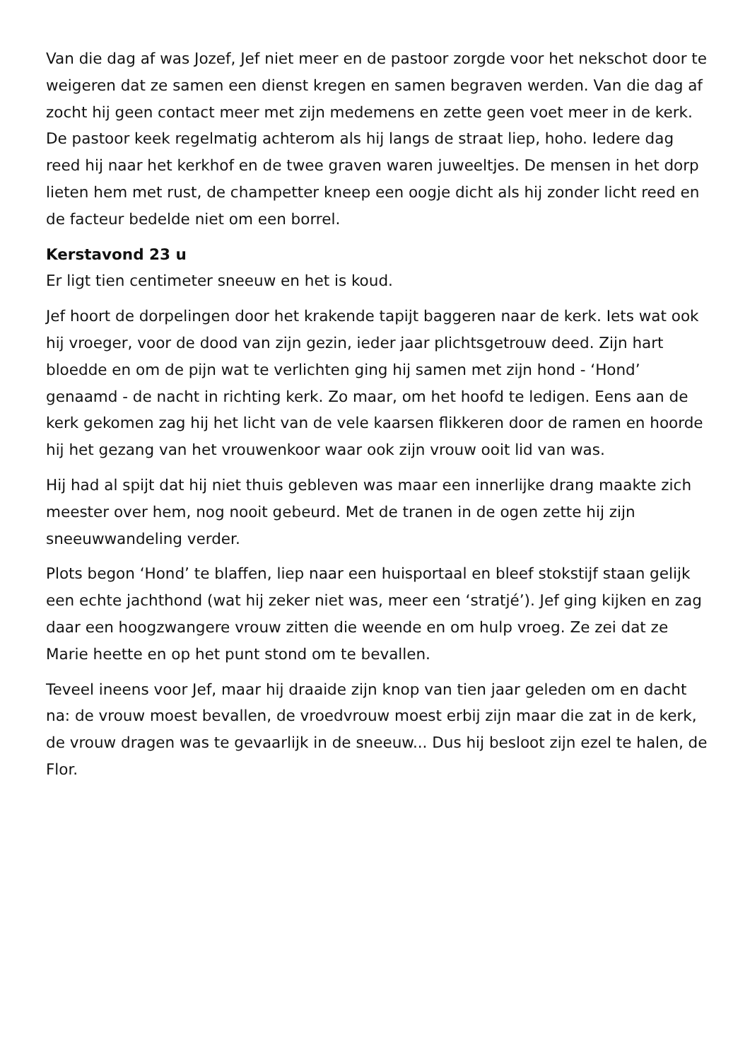Van die dag af was Jozef, Jef niet meer en de pastoor zorgde voor het nekschot door te weigeren dat ze samen een dienst kregen en samen begraven werden. Van die dag af zocht hij geen contact meer met zijn medemens en zette geen voet meer in de kerk. De pastoor keek regelmatig achterom als hij langs de straat liep, hoho. Iedere dag reed hij naar het kerkhof en de twee graven waren juweeltjes. De mensen in het dorp lieten hem met rust, de champetter kneep een oogje dicht als hij zonder licht reed en de facteur bedelde niet om een borrel.
Kerstavond 23 u
Er ligt tien centimeter sneeuw en het is koud.
Jef hoort de dorpelingen door het krakende tapijt baggeren naar de kerk. Iets wat ook hij vroeger, voor de dood van zijn gezin, ieder jaar plichtsgetrouw deed. Zijn hart bloedde en om de pijn wat te verlichten ging hij samen met zijn hond - ‘Hond’ genaamd - de nacht in richting kerk. Zo maar, om het hoofd te ledigen. Eens aan de kerk gekomen zag hij het licht van de vele kaarsen flikkeren door de ramen en hoorde hij het gezang van het vrouwenkoor waar ook zijn vrouw ooit lid van was.
Hij had al spijt dat hij niet thuis gebleven was maar een innerlijke drang maakte zich meester over hem, nog nooit gebeurd. Met de tranen in de ogen zette hij zijn sneeuwwandeling verder.
Plots begon ‘Hond’ te blaffen, liep naar een huisportaal en bleef stokstijf staan gelijk een echte jachthond (wat hij zeker niet was, meer een ‘stratjé’). Jef ging kijken en zag daar een hoogzwangere vrouw zitten die weende en om hulp vroeg. Ze zei dat ze Marie heette en op het punt stond om te bevallen.
Teveel ineens voor Jef, maar hij draaide zijn knop van tien jaar geleden om en dacht na: de vrouw moest bevallen, de vroedvrouw moest erbij zijn maar die zat in de kerk, de vrouw dragen was te gevaarlijk in de sneeuw... Dus hij besloot zijn ezel te halen, de Flor.